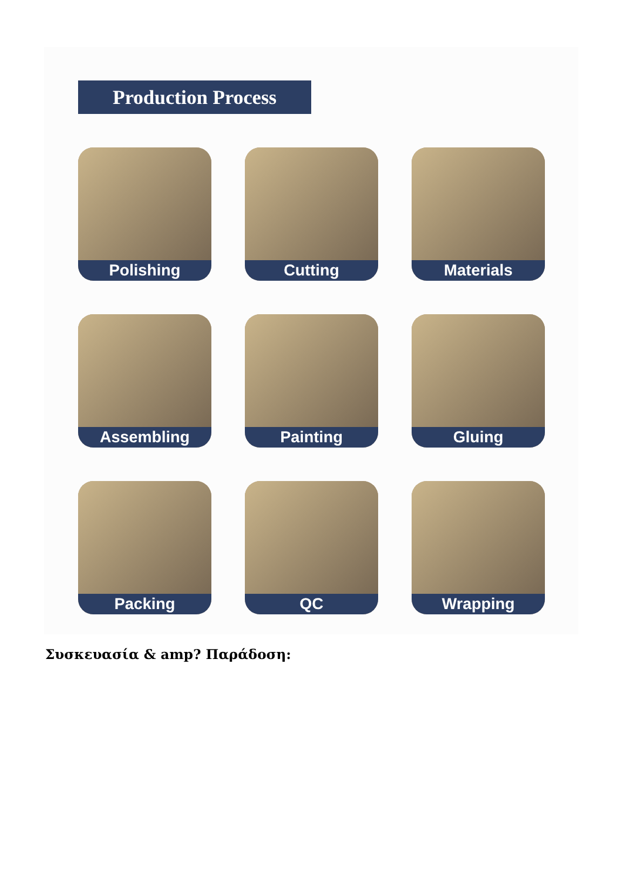Production Process
Polishing
Cutting
Materials
Assembling
Painting
Gluing
Packing
QC
Wrapping
Συσκευασία & amp? Παράδοση: